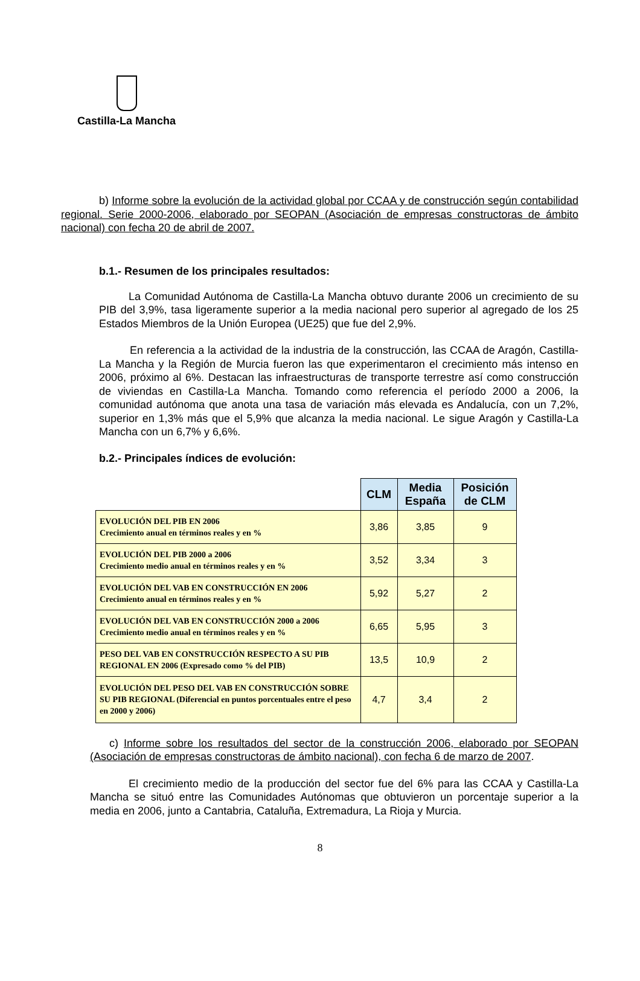Castilla-La Mancha
b) Informe sobre la evolución de la actividad global por CCAA y de construcción según contabilidad regional. Serie 2000-2006, elaborado por SEOPAN (Asociación de empresas constructoras de ámbito nacional) con fecha 20 de abril de 2007.
b.1.- Resumen de los principales resultados:
La Comunidad Autónoma de Castilla-La Mancha obtuvo durante 2006 un crecimiento de su PIB del 3,9%, tasa ligeramente superior a la media nacional pero superior al agregado de los 25 Estados Miembros de la Unión Europea (UE25) que fue del 2,9%.
En referencia a la actividad de la industria de la construcción, las CCAA de Aragón, Castilla-La Mancha y la Región de Murcia fueron las que experimentaron el crecimiento más intenso en 2006, próximo al 6%. Destacan las infraestructuras de transporte terrestre así como construcción de viviendas en Castilla-La Mancha. Tomando como referencia el período 2000 a 2006, la comunidad autónoma que anota una tasa de variación más elevada es Andalucía, con un 7,2%, superior en 1,3% más que el 5,9% que alcanza la media nacional. Le sigue Aragón y Castilla-La Mancha con un 6,7% y 6,6%.
b.2.- Principales índices de evolución:
| | CLM | Media España | Posición de CLM |
| --- | --- | --- | --- |
| EVOLUCIÓN DEL PIB EN 2006 Crecimiento anual en términos reales y en % | 3,86 | 3,85 | 9 |
| EVOLUCIÓN DEL PIB 2000 a 2006 Crecimiento medio anual en términos reales y en % | 3,52 | 3,34 | 3 |
| EVOLUCIÓN DEL VAB EN CONSTRUCCIÓN EN 2006 Crecimiento anual en términos reales y en % | 5,92 | 5,27 | 2 |
| EVOLUCIÓN DEL VAB EN CONSTRUCCIÓN 2000 a 2006 Crecimiento medio anual en términos reales y en % | 6,65 | 5,95 | 3 |
| PESO DEL VAB EN CONSTRUCCIÓN RESPECTO A SU PIB REGIONAL EN 2006 (Expresado como % del PIB) | 13,5 | 10,9 | 2 |
| EVOLUCIÓN DEL PESO DEL VAB EN CONSTRUCCIÓN SOBRE SU PIB REGIONAL (Diferencial en puntos porcentuales entre el peso en 2000 y 2006) | 4,7 | 3,4 | 2 |
c) Informe sobre los resultados del sector de la construcción 2006, elaborado por SEOPAN (Asociación de empresas constructoras de ámbito nacional), con fecha 6 de marzo de 2007.
El crecimiento medio de la producción del sector fue del 6% para las CCAA y Castilla-La Mancha se situó entre las Comunidades Autónomas que obtuvieron un porcentaje superior a la media en 2006, junto a Cantabria, Cataluña, Extremadura, La Rioja y Murcia.
8